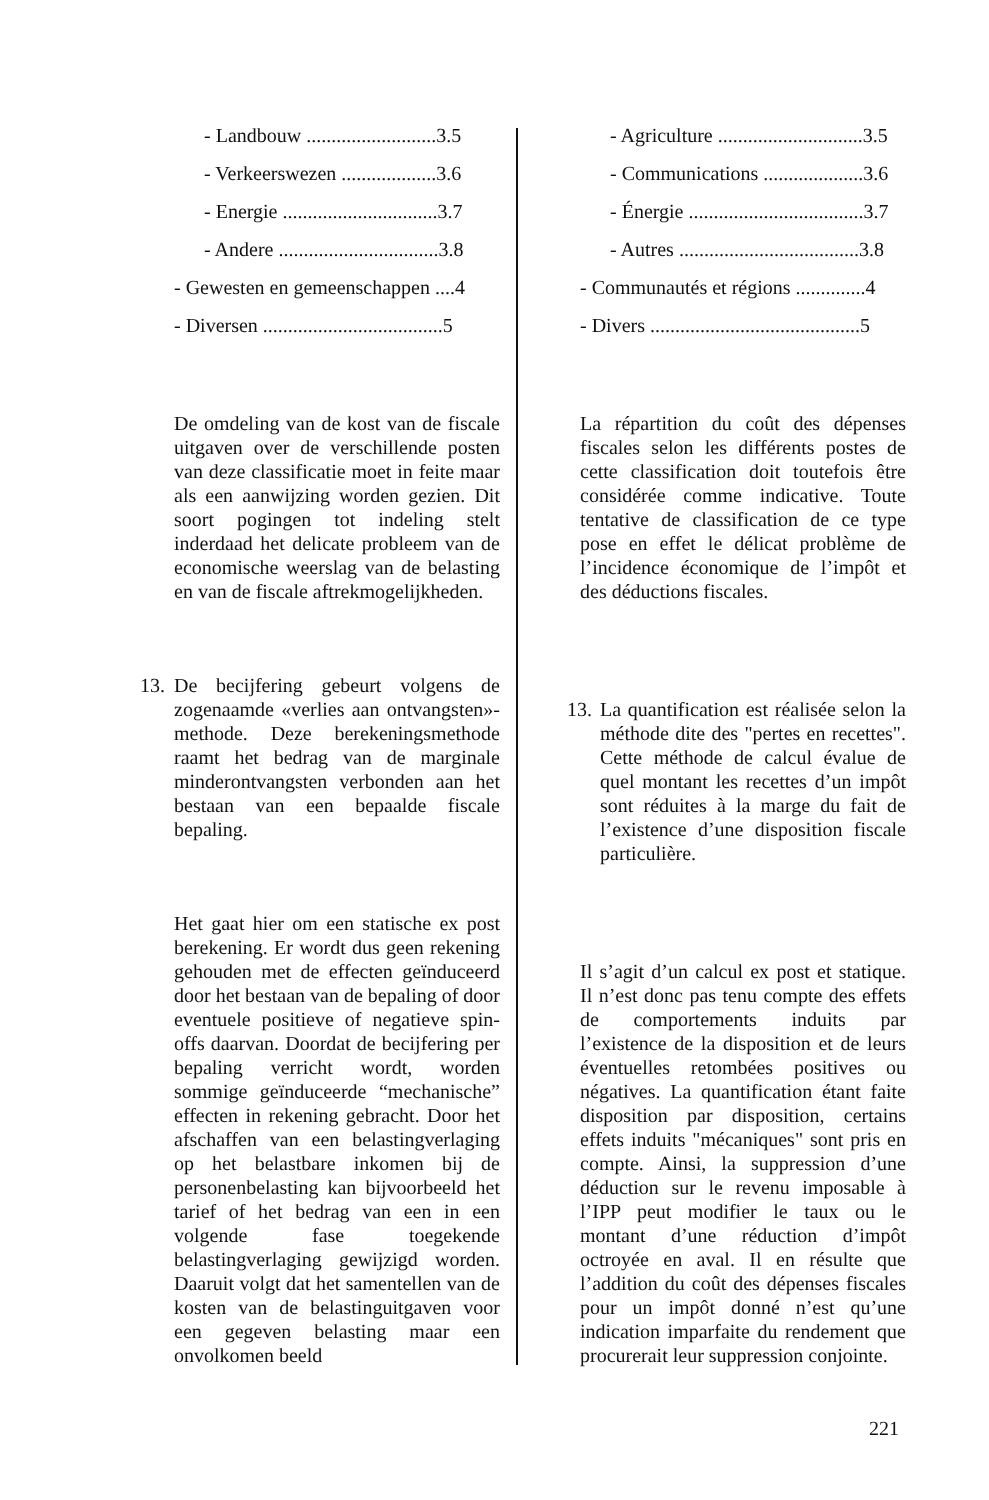- Landbouw ..........................3.5
- Verkeerswezen ...................3.6
- Energie ...............................3.7
- Andere ................................3.8
- Gewesten en gemeenschappen ....4
- Diversen ....................................5
De omdeling van de kost van de fiscale uitgaven over de verschillende posten van deze classificatie moet in feite maar als een aanwijzing worden gezien. Dit soort pogingen tot indeling stelt inderdaad het delicate probleem van de economische weerslag van de belasting en van de fiscale aftrekmogelijkheden.
13.
De becijfering gebeurt volgens de zogenaamde «verlies aan ontvangsten»-methode. Deze berekeningsmethode raamt het bedrag van de marginale minderontvangsten verbonden aan het bestaan van een bepaalde fiscale bepaling.
Het gaat hier om een statische ex post berekening. Er wordt dus geen rekening gehouden met de effecten geïnduceerd door het bestaan van de bepaling of door eventuele positieve of negatieve spin-offs daarvan. Doordat de becijfering per bepaling verricht wordt, worden sommige geïnduceerde “mechanische” effecten in rekening gebracht. Door het afschaffen van een belastingverlaging op het belastbare inkomen bij de personenbelasting kan bijvoorbeeld het tarief of het bedrag van een in een volgende fase toegekende belastingverlaging gewijzigd worden. Daaruit volgt dat het samentellen van de kosten van de belastinguitgaven voor een gegeven belasting maar een onvolkomen beeld
- Agriculture .............................3.5
- Communications ....................3.6
- Énergie ...................................3.7
- Autres ....................................3.8
- Communautés et régions ..............4
- Divers ..........................................5
La répartition du coût des dépenses fiscales selon les différents postes de cette classification doit toutefois être considérée comme indicative. Toute tentative de classification de ce type pose en effet le délicat problème de l’incidence économique de l’impôt et des déductions fiscales.
13.
La quantification est réalisée selon la méthode dite des "pertes en recettes". Cette méthode de calcul évalue de quel montant les recettes d’un impôt sont réduites à la marge du fait de l’existence d’une disposition fiscale particulière.
Il s’agit d’un calcul ex post et statique. Il n’est donc pas tenu compte des effets de comportements induits par l’existence de la disposition et de leurs éventuelles retombées positives ou négatives. La quantification étant faite disposition par disposition, certains effets induits "mécaniques" sont pris en compte. Ainsi, la suppression d’une déduction sur le revenu imposable à l’IPP peut modifier le taux ou le montant d’une réduction d’impôt octroyée en aval. Il en résulte que l’addition du coût des dépenses fiscales pour un impôt donné n’est qu’une indication imparfaite du rendement que procurerait leur suppression conjointe.
221